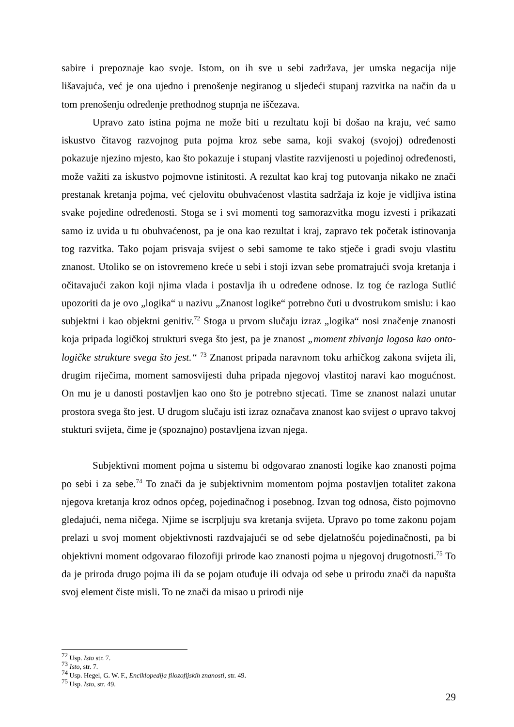sabire i prepoznaje kao svoje. Istom, on ih sve u sebi zadržava, jer umska negacija nije lišavajuća, već je ona ujedno i prenošenje negiranog u sljedeći stupanj razvitka na način da u tom prenošenju određenje prethodnog stupnja ne iščezava.
Upravo zato istina pojma ne može biti u rezultatu koji bi došao na kraju, već samo iskustvo čitavog razvojnog puta pojma kroz sebe sama, koji svakoj (svojoj) određenosti pokazuje njezino mjesto, kao što pokazuje i stupanj vlastite razvijenosti u pojedinoj određenosti, može važiti za iskustvo pojmovne istinitosti. A rezultat kao kraj tog putovanja nikako ne znači prestanak kretanja pojma, već cjelovitu obuhvaćenost vlastita sadržaja iz koje je vidljiva istina svake pojedine određenosti. Stoga se i svi momenti tog samorazvitka mogu izvesti i prikazati samo iz uvida u tu obuhvaćenost, pa je ona kao rezultat i kraj, zapravo tek početak istinovanja tog razvitka. Tako pojam prisvaja svijest o sebi samome te tako stječe i gradi svoju vlastitu znanost. Utoliko se on istovremeno kreće u sebi i stoji izvan sebe promatrajući svoja kretanja i očitavajući zakon koji njima vlada i postavlja ih u određene odnose. Iz tog će razloga Sutlić upozoriti da je ovo „logika“ u nazivu „Znanost logike“ potrebno čuti u dvostrukom smislu: i kao subjektni i kao objektni genitiv.<sup>72</sup> Stoga u prvom slučaju izraz „logika“ nosi značenje znanosti koja pripada logičkoj strukturi svega što jest, pa je znanost „moment zbivanja logosa kao onto-logičke strukture svega što jest.“ <sup>73</sup> Znanost pripada naravnom toku arhičkog zakona svijeta ili, drugim riječima, moment samosvijesti duha pripada njegovoj vlastitoj naravi kao mogućnost. On mu je u danosti postavljen kao ono što je potrebno stjecati. Time se znanost nalazi unutar prostora svega što jest. U drugom slučaju isti izraz označava znanost kao svijest o upravo takvoj stukturi svijeta, čime je (spoznajno) postavljena izvan njega.
Subjektivni moment pojma u sistemu bi odgovarao znanosti logike kao znanosti pojma po sebi i za sebe.<sup>74</sup> To znači da je subjektivnim momentom pojma postavljen totalitet zakona njegova kretanja kroz odnos općeg, pojedinačnog i posebnog. Izvan tog odnosa, čisto pojmovno gledajući, nema ničega. Njime se iscrpljuju sva kretanja svijeta. Upravo po tome zakonu pojam prelazi u svoj moment objektivnosti razdvajajući se od sebe djelatnošću pojedinačnosti, pa bi objektivni moment odgovarao filozofiji prirode kao znanosti pojma u njegovoj drugotnosti.<sup>75</sup> To da je priroda drugo pojma ili da se pojam otuđuje ili odvaja od sebe u prirodu znači da napušta svoj element čiste misli. To ne znači da misao u prirodi nije
<sup>72</sup> Usp. Isto str. 7.
<sup>73</sup> Isto, str. 7.
<sup>74</sup> Usp. Hegel, G. W. F., Enciklopedija filozofijskih znanosti, str. 49.
<sup>75</sup> Usp. Isto, str. 49.
29